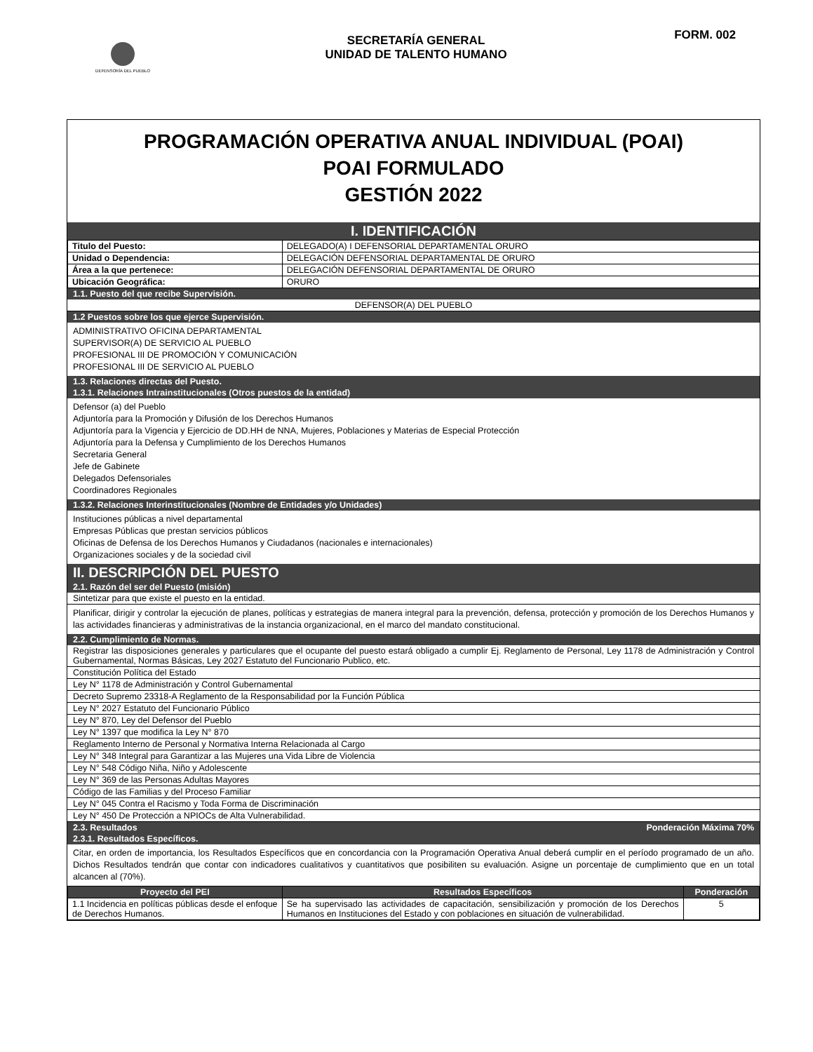DEFENSORÍA DEL PUEBLO
SECRETARÍA GENERAL
UNIDAD DE TALENTO HUMANO
FORM. 002
PROGRAMACIÓN OPERATIVA ANUAL INDIVIDUAL (POAI)
POAI FORMULADO
GESTIÓN 2022
I. IDENTIFICACIÓN
| Titulo del Puesto: | DELEGADO(A) I DEFENSORIAL DEPARTAMENTAL ORURO |
| Unidad o Dependencia: | DELEGACIÓN DEFENSORIAL DEPARTAMENTAL DE ORURO |
| Área a la que pertenece: | DELEGACIÓN DEFENSORIAL DEPARTAMENTAL DE ORURO |
| Ubicación Geográfica: | ORURO |
1.1. Puesto del que recibe Supervisión.
DEFENSOR(A) DEL PUEBLO
1.2 Puestos sobre los que ejerce Supervisión.
ADMINISTRATIVO OFICINA DEPARTAMENTAL
SUPERVISOR(A) DE SERVICIO AL PUEBLO
PROFESIONAL III DE PROMOCIÓN Y COMUNICACIÓN
PROFESIONAL III DE SERVICIO AL PUEBLO
1.3. Relaciones directas del Puesto.
1.3.1. Relaciones Intrainstitucionales (Otros puestos de la entidad)
Defensor (a) del Pueblo
Adjuntoría para la Promoción y Difusión de los Derechos Humanos
Adjuntoría para la Vigencia y Ejercicio de DD.HH de NNA, Mujeres, Poblaciones y Materias de Especial Protección
Adjuntoría para la Defensa y Cumplimiento de los Derechos Humanos
Secretaria General
Jefe de Gabinete
Delegados Defensoriales
Coordinadores Regionales
1.3.2. Relaciones Interinstitucionales (Nombre de Entidades y/o Unidades)
Instituciones públicas a nivel departamental
Empresas Públicas que prestan servicios públicos
Oficinas de Defensa de los Derechos Humanos y Ciudadanos (nacionales e internacionales)
Organizaciones sociales y de la sociedad civil
II. DESCRIPCIÓN DEL PUESTO
2.1. Razón del ser del Puesto (misión)
Sintetizar para que existe el puesto en la entidad.
Planificar, dirigir y controlar la ejecución de planes, políticas y estrategias de manera integral para la prevención, defensa, protección y promoción de los Derechos Humanos y las actividades financieras y administrativas de la instancia organizacional, en el marco del mandato constitucional.
2.2. Cumplimiento de Normas.
Registrar las disposiciones generales y particulares que el ocupante del puesto estará obligado a cumplir Ej. Reglamento de Personal, Ley 1178 de Administración y Control Gubernamental, Normas Básicas, Ley 2027 Estatuto del Funcionario Publico, etc.
Constitución Política del Estado
Ley N° 1178 de Administración y Control Gubernamental
Decreto Supremo 23318-A Reglamento de la Responsabilidad por la Función Pública
Ley N° 2027 Estatuto del Funcionario Público
Ley N° 870, Ley del Defensor del Pueblo
Ley N° 1397 que modifica la Ley N° 870
Reglamento Interno de Personal y Normativa Interna Relacionada al Cargo
Ley N° 348 Integral para Garantizar a las Mujeres una Vida Libre de Violencia
Ley N° 548 Código Niña, Niño y Adolescente
Ley N° 369 de las Personas Adultas Mayores
Código de las Familias y del Proceso Familiar
Ley N° 045 Contra el Racismo y Toda Forma de Discriminación
Ley N° 450 De Protección a NPIOCs de Alta Vulnerabilidad.
2.3. Resultados Ponderación Máxima 70%
2.3.1. Resultados Específicos.
Citar, en orden de importancia, los Resultados Específicos que en concordancia con la Programación Operativa Anual deberá cumplir en el período programado de un año. Dichos Resultados tendrán que contar con indicadores cualitativos y cuantitativos que posibiliten su evaluación. Asigne un porcentaje de cumplimiento que en un total alcancen al (70%).
| Proyecto del PEI | Resultados Específicos | Ponderación |
| --- | --- | --- |
| 1.1 Incidencia en políticas públicas desde el enfoque de Derechos Humanos. | Se ha supervisado las actividades de capacitación, sensibilización y promoción de los Derechos Humanos en Instituciones del Estado y con poblaciones en situación de vulnerabilidad. | 5 |